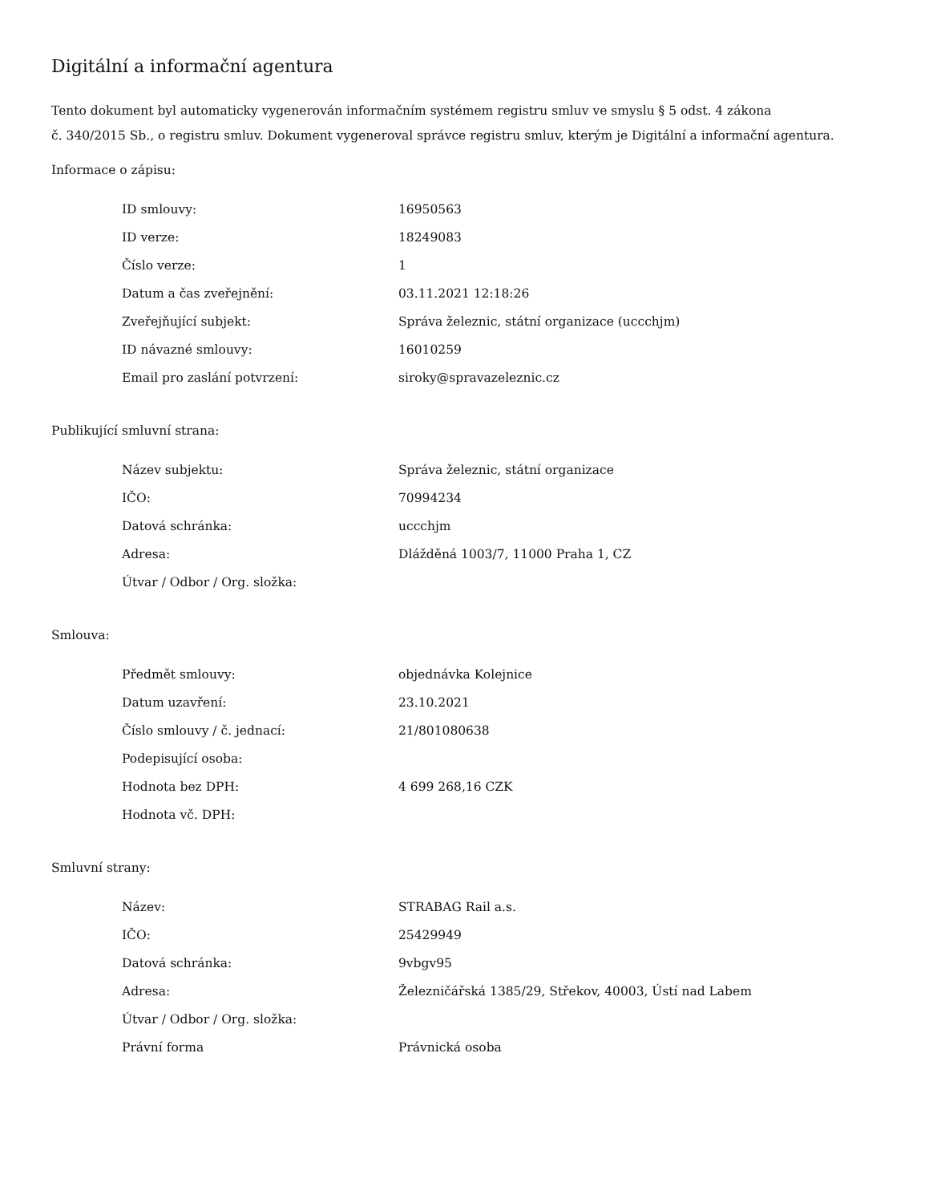Digitální a informační agentura
Tento dokument byl automaticky vygenerován informačním systémem registru smluv ve smyslu § 5 odst. 4 zákona
č. 340/2015 Sb., o registru smluv. Dokument vygeneroval správce registru smluv, kterým je Digitální a informační agentura.
Informace o zápisu:
| ID smlouvy: | 16950563 |
| ID verze: | 18249083 |
| Číslo verze: | 1 |
| Datum a čas zveřejnění: | 03.11.2021 12:18:26 |
| Zveřejňující subjekt: | Správa železnic, státní organizace (uccchjm) |
| ID návazné smlouvy: | 16010259 |
| Email pro zaslání potvrzení: | siroky@spravazeleznic.cz |
Publikující smluvní strana:
| Název subjektu: | Správa železnic, státní organizace |
| IČO: | 70994234 |
| Datová schránka: | uccchjm |
| Adresa: | Dlážděná 1003/7, 11000 Praha 1, CZ |
| Útvar / Odbor / Org. složka: | |
Smlouva:
| Předmět smlouvy: | objednávka Kolejnice |
| Datum uzavření: | 23.10.2021 |
| Číslo smlouvy / č. jednací: | 21/801080638 |
| Podepisující osoba: | |
| Hodnota bez DPH: | 4 699 268,16 CZK |
| Hodnota vč. DPH: | |
Smluvní strany:
| Název: | STRABAG Rail a.s. |
| IČO: | 25429949 |
| Datová schránka: | 9vbgv95 |
| Adresa: | Železničářská 1385/29, Střekov, 40003, Ústí nad Labem |
| Útvar / Odbor / Org. složka: | |
| Právní forma | Právnická osoba |